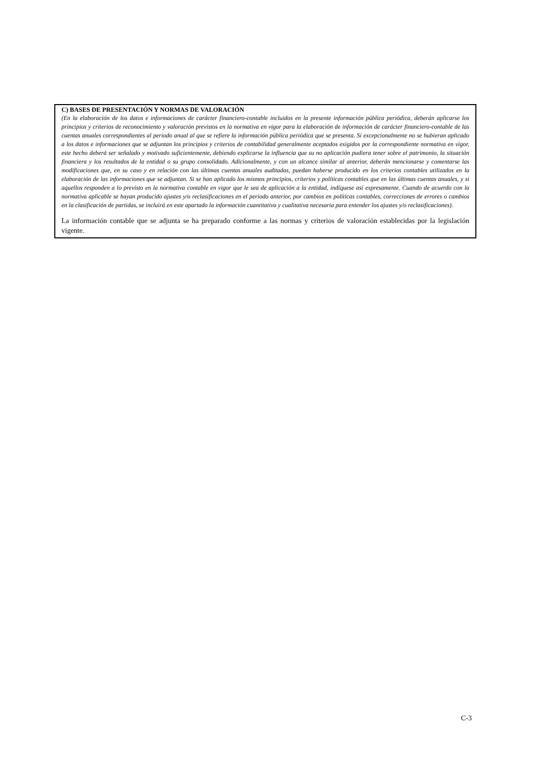C) BASES DE PRESENTACIÓN Y NORMAS DE VALORACIÓN
(En la elaboración de los datos e informaciones de carácter financiero-contable incluidos en la presente información pública periódica, deberán aplicarse los principios y criterios de reconocimiento y valoración previstos en la normativa en vigor para la elaboración de información de carácter financiero-contable de las cuentas anuales correspondientes al periodo anual al que se refiere la información pública periódica que se presenta. Si excepcionalmente no se hubieran aplicado a los datos e informaciones que se adjuntan los principios y criterios de contabilidad generalmente aceptados exigidos por la correspondiente normativa en vigor, este hecho deberá ser señalado y motivado suficientemente, debiendo explicarse la influencia que su no aplicación pudiera tener sobre el patrimonio, la situación financiera y los resultados de la entidad o su grupo consolidado. Adicionalmente, y con un alcance similar al anterior, deberán mencionarse y comentarse las modificaciones que, en su caso y en relación con las últimas cuentas anuales auditadas, puedan haberse producido en los criterios contables utilizados en la elaboración de las informaciones que se adjuntan. Si se han aplicado los mismos principios, criterios y políticas contables que en las últimas cuentas anuales, y si aquellos responden a lo previsto en la normativa contable en vigor que le sea de aplicación a la entidad, indíquese así expresamente. Cuando de acuerdo con la normativa aplicable se hayan producido ajustes y/o reclasificaciones en el periodo anterior, por cambios en políticas contables, correcciones de errores o cambios en la clasificación de partidas, se incluirá en este apartado la información cuantitativa y cualitativa necesaria para entender los ajustes y/o reclasificaciones).
La información contable que se adjunta se ha preparado conforme a las normas y criterios de valoración establecidas por la legislación vigente.
C-3